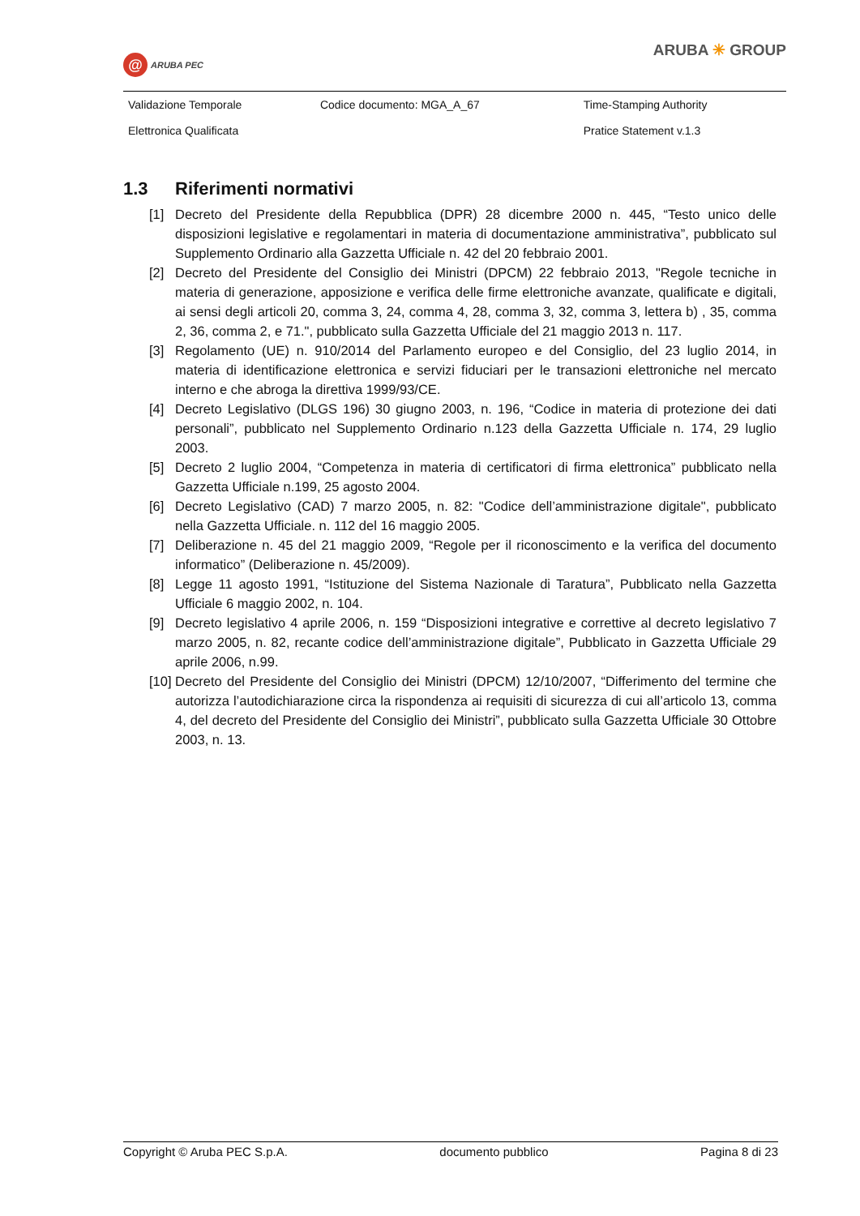@ ARUBA PEC
ARUBA ✳ GROUP
| Validazione Temporale | Codice documento: MGA_A_67 | Time-Stamping Authority |
| Elettronica Qualificata | | Pratice Statement v.1.3 |
1.3 Riferimenti normativi
[1] Decreto del Presidente della Repubblica (DPR) 28 dicembre 2000 n. 445, “Testo unico delle disposizioni legislative e regolamentari in materia di documentazione amministrativa”, pubblicato sul Supplemento Ordinario alla Gazzetta Ufficiale n. 42 del 20 febbraio 2001.
[2] Decreto del Presidente del Consiglio dei Ministri (DPCM) 22 febbraio 2013, "Regole tecniche in materia di generazione, apposizione e verifica delle firme elettroniche avanzate, qualificate e digitali, ai sensi degli articoli 20, comma 3, 24, comma 4, 28, comma 3, 32, comma 3, lettera b) , 35, comma 2, 36, comma 2, e 71.", pubblicato sulla Gazzetta Ufficiale del 21 maggio 2013 n. 117.
[3] Regolamento (UE) n. 910/2014 del Parlamento europeo e del Consiglio, del 23 luglio 2014, in materia di identificazione elettronica e servizi fiduciari per le transazioni elettroniche nel mercato interno e che abroga la direttiva 1999/93/CE.
[4] Decreto Legislativo (DLGS 196) 30 giugno 2003, n. 196, “Codice in materia di protezione dei dati personali”, pubblicato nel Supplemento Ordinario n.123 della Gazzetta Ufficiale n. 174, 29 luglio 2003.
[5] Decreto 2 luglio 2004, “Competenza in materia di certificatori di firma elettronica” pubblicato nella Gazzetta Ufficiale n.199, 25 agosto 2004.
[6] Decreto Legislativo (CAD) 7 marzo 2005, n. 82: "Codice dell’amministrazione digitale", pubblicato nella Gazzetta Ufficiale. n. 112 del 16 maggio 2005.
[7] Deliberazione n. 45 del 21 maggio 2009, “Regole per il riconoscimento e la verifica del documento informatico” (Deliberazione n. 45/2009).
[8] Legge 11 agosto 1991, “Istituzione del Sistema Nazionale di Taratura”, Pubblicato nella Gazzetta Ufficiale 6 maggio 2002, n. 104.
[9] Decreto legislativo 4 aprile 2006, n. 159 “Disposizioni integrative e correttive al decreto legislativo 7 marzo 2005, n. 82, recante codice dell’amministrazione digitale”, Pubblicato in Gazzetta Ufficiale 29 aprile 2006, n.99.
[10] Decreto del Presidente del Consiglio dei Ministri (DPCM) 12/10/2007, “Differimento del termine che autorizza l’autodichiarazione circa la rispondenza ai requisiti di sicurezza di cui all’articolo 13, comma 4, del decreto del Presidente del Consiglio dei Ministri”, pubblicato sulla Gazzetta Ufficiale 30 Ottobre 2003, n. 13.
Copyright © Aruba PEC S.p.A. documento pubblico Pagina 8 di 23